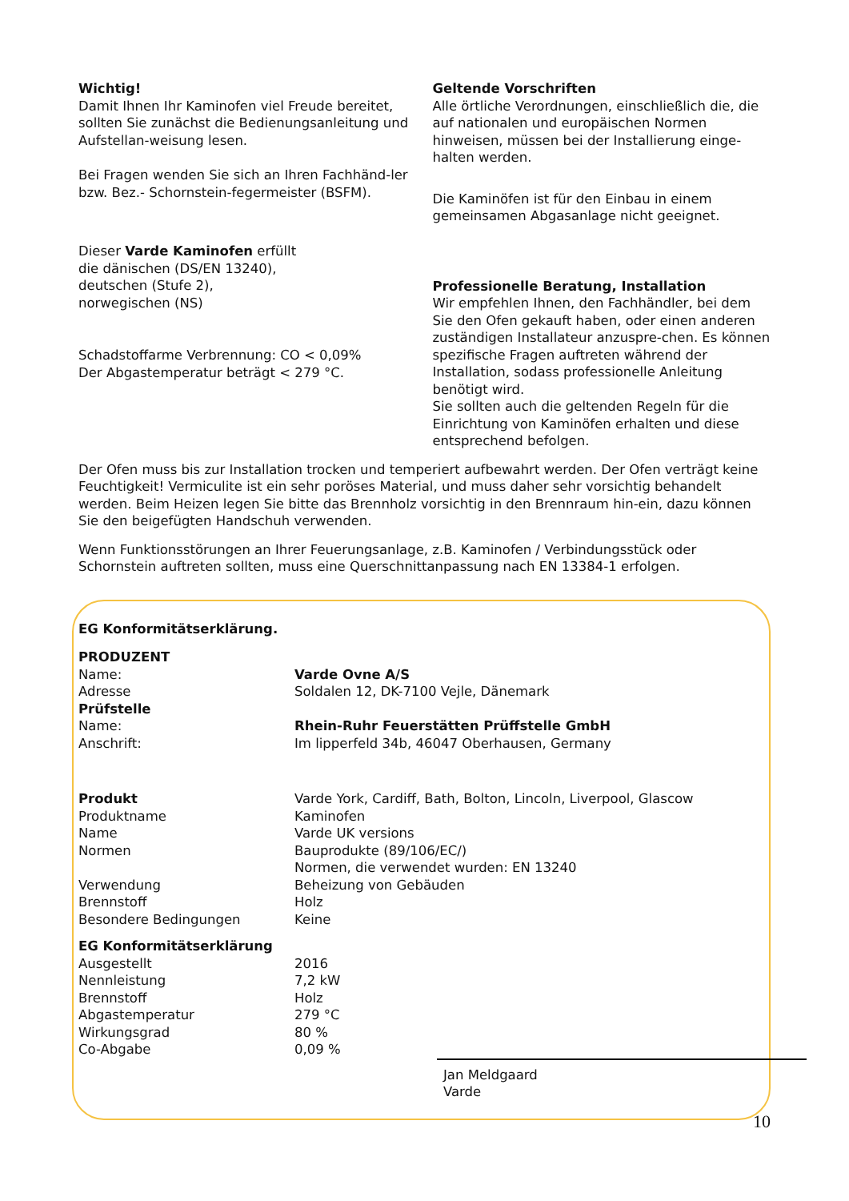Wichtig!
Damit Ihnen Ihr Kaminofen viel Freude bereitet, sollten Sie zunächst die Bedienungsanleitung und Aufstellan-weisung lesen.
Bei Fragen wenden Sie sich an Ihren Fachhänd-ler bzw. Bez.- Schornstein-fegermeister (BSFM).
Dieser Varde Kaminofen erfüllt
die dänischen (DS/EN 13240),
deutschen (Stufe 2),
norwegischen (NS)
Schadstoffarme Verbrennung: CO < 0,09%
Der Abgastemperatur beträgt < 279 °C.
Geltende Vorschriften
Alle örtliche Verordnungen, einschließlich die, die auf nationalen und europäischen Normen hinweisen, müssen bei der Installierung einge-halten werden.
Die Kaminöfen ist für den Einbau in einem gemeinsamen Abgasanlage nicht geeignet.
Professionelle Beratung, Installation
Wir empfehlen Ihnen, den Fachhändler, bei dem Sie den Ofen gekauft haben, oder einen anderen zuständigen Installateur anzuspre-chen. Es können spezifische Fragen auftreten während der Installation, sodass professionelle Anleitung benötigt wird.
Sie sollten auch die geltenden Regeln für die Einrichtung von Kaminöfen erhalten und diese entsprechend befolgen.
Der Ofen muss bis zur Installation trocken und temperiert aufbewahrt werden. Der Ofen verträgt keine Feuchtigkeit! Vermiculite ist ein sehr poröses Material, und muss daher sehr vorsichtig behandelt werden. Beim Heizen legen Sie bitte das Brennholz vorsichtig in den Brennraum hin-ein, dazu können Sie den beigefügten Handschuh verwenden.
Wenn Funktionsstörungen an Ihrer Feuerungsanlage, z.B. Kaminofen / Verbindungsstück oder Schornstein auftreten sollten, muss eine Querschnittanpassung nach EN 13384-1 erfolgen.
EG Konformitätserklärung.
| PRODUZENT | |
| Name: | Varde Ovne A/S |
| Adresse | Soldalen 12, DK-7100 Vejle, Dänemark |
| Prüfstelle | |
| Name: | Rhein-Ruhr Feuerstätten Prüffstelle GmbH |
| Anschrift: | Im lipperfeld 34b, 46047 Oberhausen, Germany |
| Produkt | Varde York, Cardiff, Bath, Bolton, Lincoln, Liverpool, Glascow |
| Produktname | Kaminofen |
| Name | Varde UK versions |
| Normen | Bauprodukte (89/106/EC/) Normen, die verwendet wurden: EN 13240 |
| Verwendung | Beheizung von Gebäuden |
| Brennstoff | Holz |
| Besondere Bedingungen | Keine |
| EG Konformitätserklärung | |
| Ausgestellt | 2016 |
| Nennleistung | 7,2 kW |
| Brennstoff | Holz |
| Abgastemperatur | 279 °C |
| Wirkungsgrad | 80 % |
| Co-Abgabe | 0,09 % |
Jan Meldgaard
Varde
10